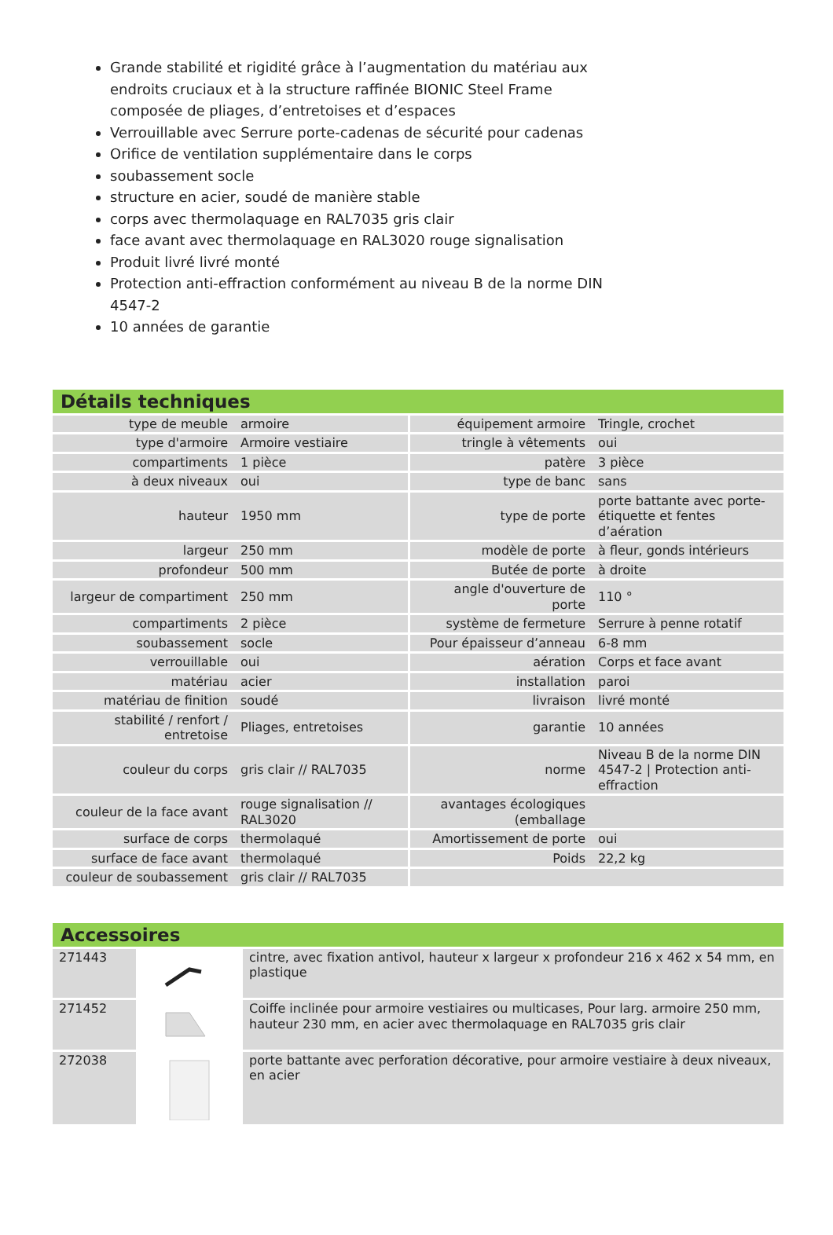Grande stabilité et rigidité grâce à l’augmentation du matériau aux endroits cruciaux et à la structure raffinée BIONIC Steel Frame composée de pliages, d’entretoises et d’espaces
Verrouillable avec Serrure porte-cadenas de sécurité pour cadenas
Orifice de ventilation supplémentaire dans le corps
soubassement socle
structure en acier, soudé de manière stable
corps avec thermolaquage en RAL7035 gris clair
face avant avec thermolaquage en RAL3020 rouge signalisation
Produit livré livré monté
Protection anti-effraction conformément au niveau B de la norme DIN 4547-2
10 années de garantie
Détails techniques
| type de meuble | armoire | équipement armoire | Tringle, crochet |
| type d'armoire | Armoire vestiaire | tringle à vêtements | oui |
| compartiments | 1 pièce | patère | 3 pièce |
| à deux niveaux | oui | type de banc | sans |
| hauteur | 1950 mm | type de porte | porte battante avec porte-étiquette et fentes d’aération |
| largeur | 250 mm | modèle de porte | à fleur, gonds intérieurs |
| profondeur | 500 mm | Butée de porte | à droite |
| largeur de compartiment | 250 mm | angle d'ouverture de porte | 110 ° |
| compartiments | 2 pièce | système de fermeture | Serrure à penne rotatif |
| soubassement | socle | Pour épaisseur d’anneau | 6-8 mm |
| verrouillable | oui | aération | Corps et face avant |
| matériau | acier | installation | paroi |
| matériau de finition | soudé | livraison | livré monté |
| stabilité / renfort / entretoise | Pliages, entretoises | garantie | 10 années |
| couleur du corps | gris clair // RAL7035 | norme | Niveau B de la norme DIN 4547-2 / Protection anti-effraction |
| couleur de la face avant | rouge signalisation // RAL3020 | avantages écologiques (emballage | |
| surface de corps | thermolaqué | Amortissement de porte | oui |
| surface de face avant | thermolaqué | Poids | 22,2 kg |
| couleur de soubassement | gris clair // RAL7035 | | |
Accessoires
| 271443 | | cintre, avec fixation antivol, hauteur x largeur x profondeur 216 x 462 x 54 mm, en plastique |
| 271452 | | Coiffe inclinée pour armoire vestiaires ou multicases, Pour larg. armoire 250 mm, hauteur 230 mm, en acier avec thermolaquage en RAL7035 gris clair |
| 272038 | | porte battante avec perforation décorative, pour armoire vestiaire à deux niveaux, en acier |